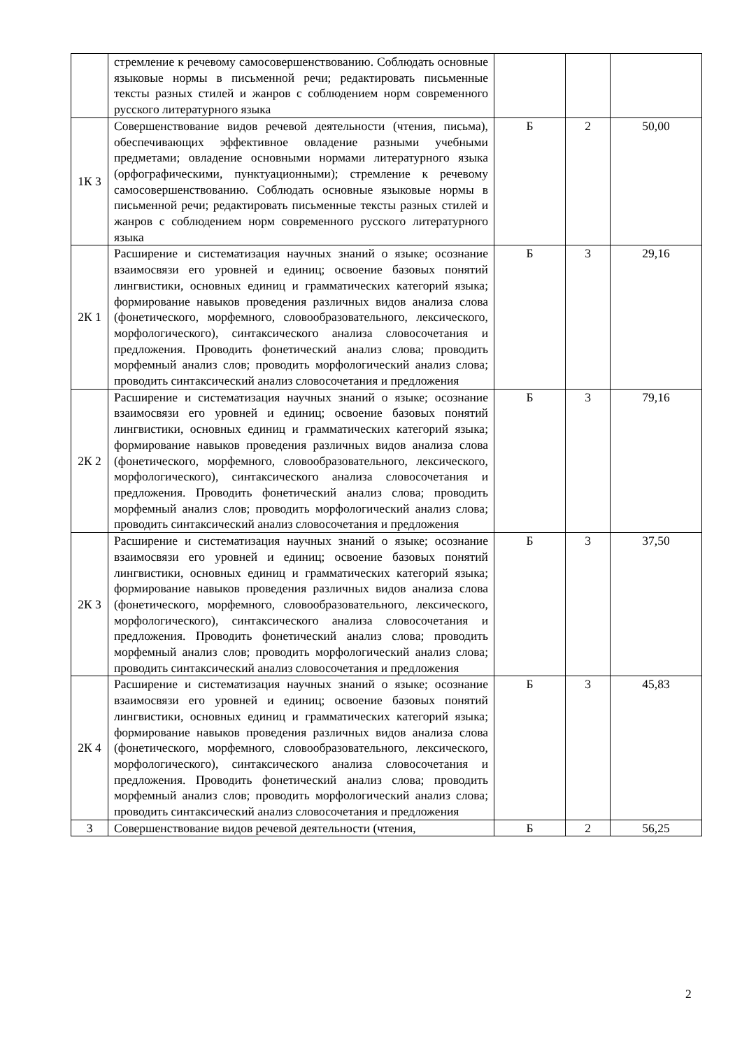| | стремление к речевому самосовершенствованию. Соблюдать основные языковые нормы в письменной речи; редактировать письменные тексты разных стилей и жанров с соблюдением норм современного русского литературного языка | | | |
| 1К 3 | Совершенствование видов речевой деятельности (чтения, письма), обеспечивающих эффективное овладение разными учебными предметами; овладение основными нормами литературного языка (орфографическими, пунктуационными); стремление к речевому самосовершенствованию. Соблюдать основные языковые нормы в письменной речи; редактировать письменные тексты разных стилей и жанров с соблюдением норм современного русского литературного языка | Б | 2 | 50,00 |
| 2К 1 | Расширение и систематизация научных знаний о языке; осознание взаимосвязи его уровней и единиц; освоение базовых понятий лингвистики, основных единиц и грамматических категорий языка; формирование навыков проведения различных видов анализа слова (фонетического, морфемного, словообразовательного, лексического, морфологического), синтаксического анализа словосочетания и предложения. Проводить фонетический анализ слова; проводить морфемный анализ слов; проводить морфологический анализ слова; проводить синтаксический анализ словосочетания и предложения | Б | 3 | 29,16 |
| 2К 2 | Расширение и систематизация научных знаний о языке; осознание взаимосвязи его уровней и единиц; освоение базовых понятий лингвистики, основных единиц и грамматических категорий языка; формирование навыков проведения различных видов анализа слова (фонетического, морфемного, словообразовательного, лексического, морфологического), синтаксического анализа словосочетания и предложения. Проводить фонетический анализ слова; проводить морфемный анализ слов; проводить морфологический анализ слова; проводить синтаксический анализ словосочетания и предложения | Б | 3 | 79,16 |
| 2К 3 | Расширение и систематизация научных знаний о языке; осознание взаимосвязи его уровней и единиц; освоение базовых понятий лингвистики, основных единиц и грамматических категорий языка; формирование навыков проведения различных видов анализа слова (фонетического, морфемного, словообразовательного, лексического, морфологического), синтаксического анализа словосочетания и предложения. Проводить фонетический анализ слова; проводить морфемный анализ слов; проводить морфологический анализ слова; проводить синтаксический анализ словосочетания и предложения | Б | 3 | 37,50 |
| 2К 4 | Расширение и систематизация научных знаний о языке; осознание взаимосвязи его уровней и единиц; освоение базовых понятий лингвистики, основных единиц и грамматических категорий языка; формирование навыков проведения различных видов анализа слова (фонетического, морфемного, словообразовательного, лексического, морфологического), синтаксического анализа словосочетания и предложения. Проводить фонетический анализ слова; проводить морфемный анализ слов; проводить морфологический анализ слова; проводить синтаксический анализ словосочетания и предложения | Б | 3 | 45,83 |
| 3 | Совершенствование видов речевой деятельности (чтения, | Б | 2 | 56,25 |
2